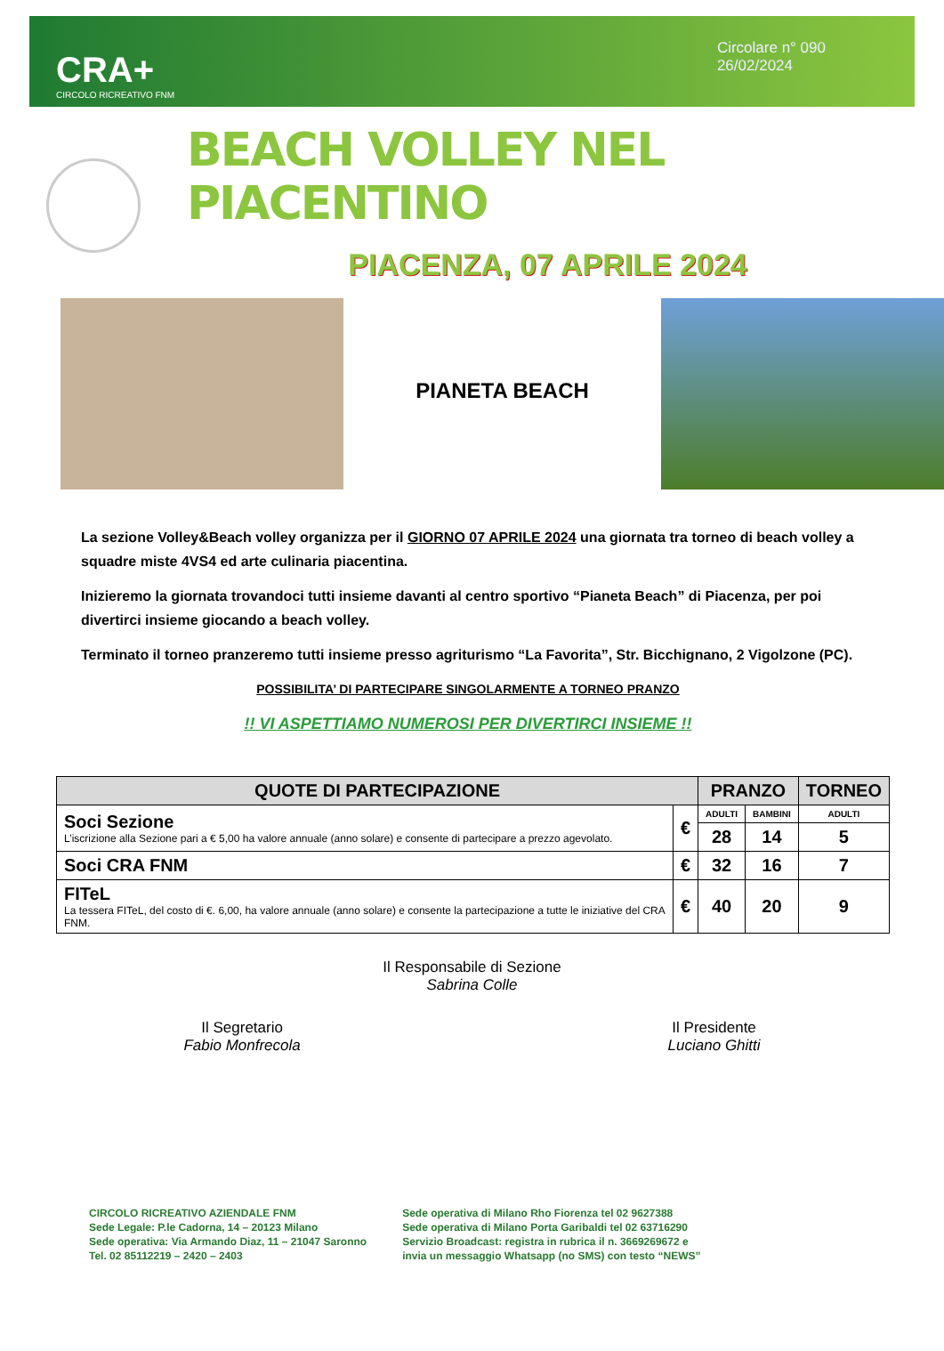CRA+
CIRCOLO RICREATIVO FNM
Circolare n° 090
26/02/2024
BEACH VOLLEY NEL PIACENTINO
PIACENZA, 07 APRILE 2024
PIANETA BEACH
La sezione Volley&Beach volley organizza per il GIORNO 07 APRILE 2024 una giornata tra torneo di beach volley a squadre miste 4VS4 ed arte culinaria piacentina.
Inizieremo la giornata trovandoci tutti insieme davanti al centro sportivo “Pianeta Beach” di Piacenza, per poi divertirci insieme giocando a beach volley.
Terminato il torneo pranzeremo tutti insieme presso agriturismo “La Favorita”, Str. Bicchignano, 2 Vigolzone (PC).
POSSIBILITA’ DI PARTECIPARE SINGOLARMENTE A TORNEO PRANZO
!! VI ASPETTIAMO NUMEROSI PER DIVERTIRCI INSIEME !!
| QUOTE DI PARTECIPAZIONE | | PRANZO | | TORNEO |
| --- | --- | --- | --- | --- |
| Soci Sezione L’iscrizione alla Sezione pari a € 5,00 ha valore annuale (anno solare) e consente di partecipare a prezzo agevolato. | € | ADULTI | BAMBINI | ADULTI |
| | | 28 | 14 | 5 |
| Soci CRA FNM | € | 32 | 16 | 7 |
| FITeL La tessera FITeL, del costo di €. 6,00, ha valore annuale (anno solare) e consente la partecipazione a tutte le iniziative del CRA FNM. | € | 40 | 20 | 9 |
Il Responsabile di Sezione
Sabrina Colle
Il Segretario
Fabio Monfrecola
Il Presidente
Luciano Ghitti
CIRCOLO RICREATIVO AZIENDALE FNM
Sede Legale: P.le Cadorna, 14 – 20123 Milano
Sede operativa: Via Armando Diaz, 11 – 21047 Saronno
Tel. 02 85112219 – 2420 – 2403
Sede operativa di Milano Rho Fiorenza tel 02 9627388
Sede operativa di Milano Porta Garibaldi tel 02 63716290
Servizio Broadcast: registra in rubrica il n. 3669269672 e
invia un messaggio Whatsapp (no SMS) con testo “NEWS”